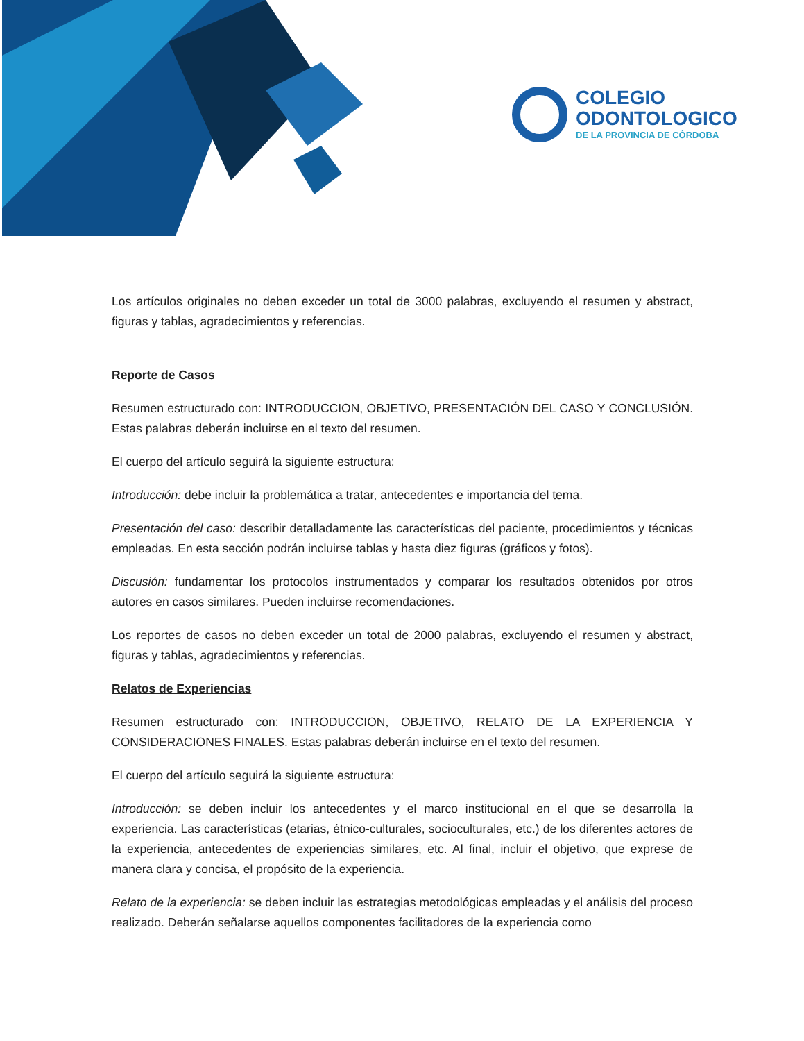COLEGIO
ODONTOLOGICO
DE LA PROVINCIA DE CÓRDOBA
Los artículos originales no deben exceder un total de 3000 palabras, excluyendo el resumen y abstract, figuras y tablas, agradecimientos y referencias.
Reporte de Casos
Resumen estructurado con: INTRODUCCION, OBJETIVO, PRESENTACIÓN DEL CASO Y CONCLUSIÓN. Estas palabras deberán incluirse en el texto del resumen.
El cuerpo del artículo seguirá la siguiente estructura:
Introducción: debe incluir la problemática a tratar, antecedentes e importancia del tema.
Presentación del caso: describir detalladamente las características del paciente, procedimientos y técnicas empleadas. En esta sección podrán incluirse tablas y hasta diez figuras (gráficos y fotos).
Discusión: fundamentar los protocolos instrumentados y comparar los resultados obtenidos por otros autores en casos similares. Pueden incluirse recomendaciones.
Los reportes de casos no deben exceder un total de 2000 palabras, excluyendo el resumen y abstract, figuras y tablas, agradecimientos y referencias.
Relatos de Experiencias
Resumen estructurado con: INTRODUCCION, OBJETIVO, RELATO DE LA EXPERIENCIA Y CONSIDERACIONES FINALES. Estas palabras deberán incluirse en el texto del resumen.
El cuerpo del artículo seguirá la siguiente estructura:
Introducción: se deben incluir los antecedentes y el marco institucional en el que se desarrolla la experiencia. Las características (etarias, étnico-culturales, socioculturales, etc.) de los diferentes actores de la experiencia, antecedentes de experiencias similares, etc. Al final, incluir el objetivo, que exprese de manera clara y concisa, el propósito de la experiencia.
Relato de la experiencia: se deben incluir las estrategias metodológicas empleadas y el análisis del proceso realizado. Deberán señalarse aquellos componentes facilitadores de la experiencia como